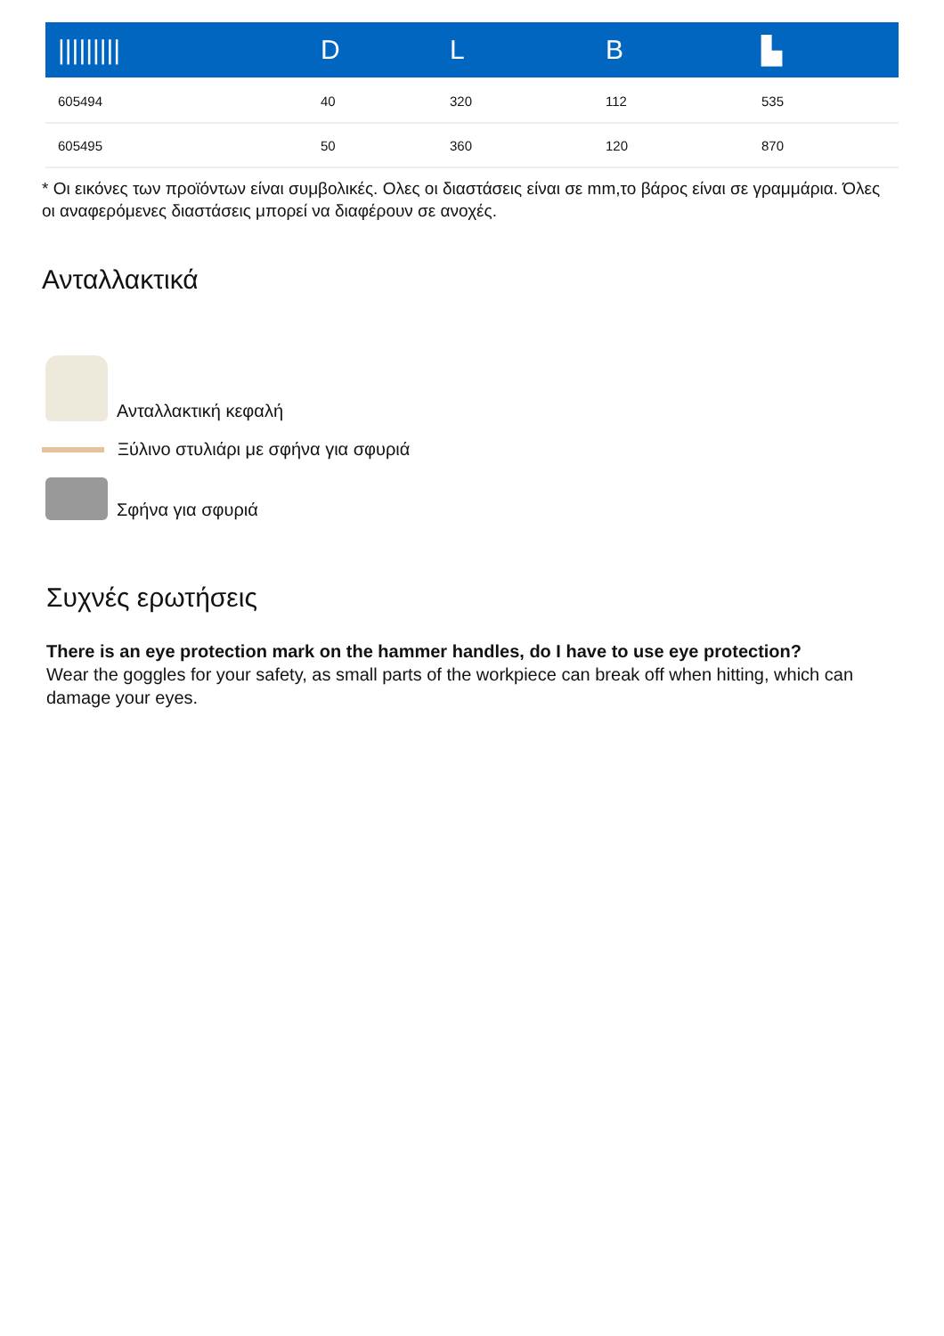| ///////// | D | L | B | ▙ |
| --- | --- | --- | --- | --- |
| 605494 | 40 | 320 | 112 | 535 |
| 605495 | 50 | 360 | 120 | 870 |
* Οι εικόνες των προϊόντων είναι συμβολικές. Ολες οι διαστάσεις είναι σε mm,το βάρος είναι σε γραμμάρια. Όλες οι αναφερόμενες διαστάσεις μπορεί να διαφέρουν σε ανοχές.
Ανταλλακτικά
Ανταλλακτική κεφαλή
Ξύλινο στυλιάρι με σφήνα για σφυριά
Σφήνα για σφυριά
Συχνές ερωτήσεις
There is an eye protection mark on the hammer handles, do I have to use eye protection?
Wear the goggles for your safety, as small parts of the workpiece can break off when hitting, which can damage your eyes.